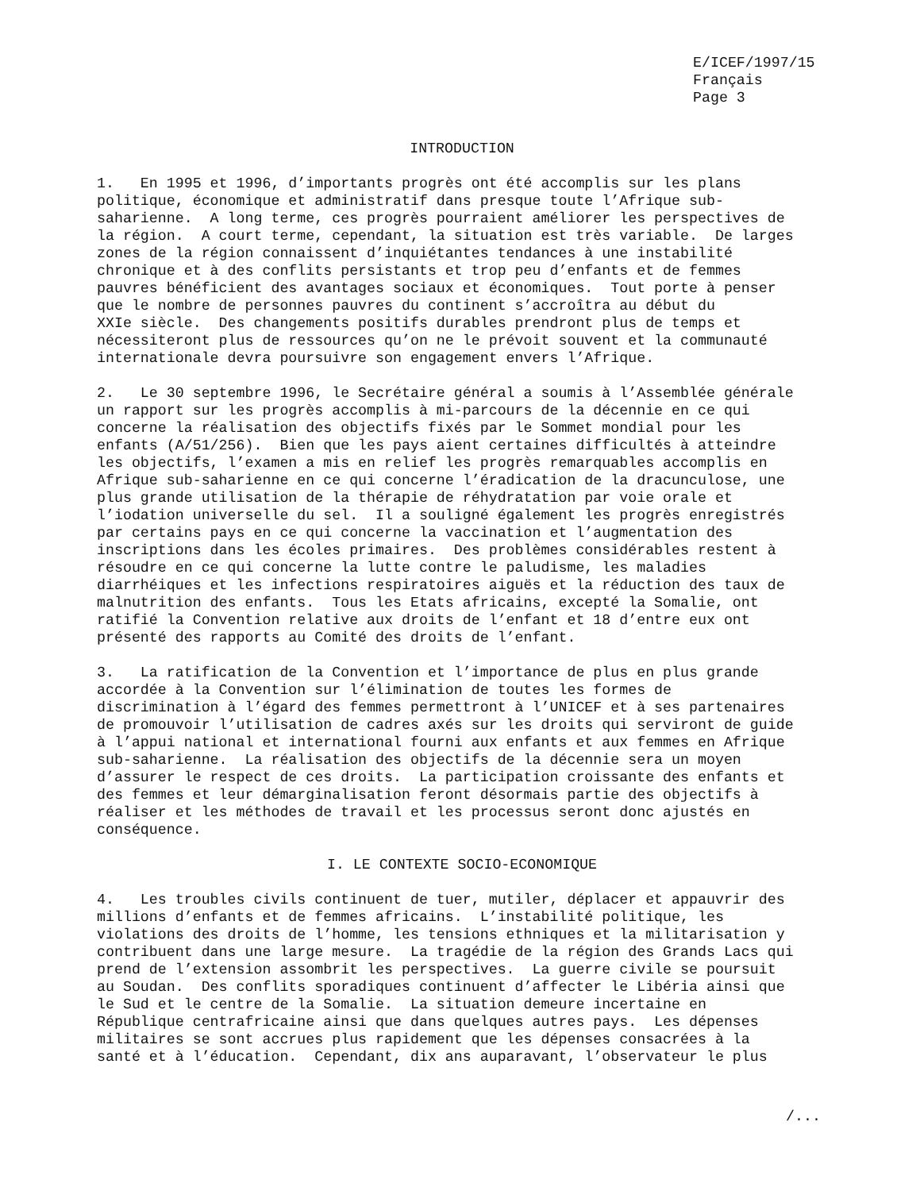E/ICEF/1997/15 Français Page 3
INTRODUCTION
1. En 1995 et 1996, d’importants progrès ont été accomplis sur les plans politique, économique et administratif dans presque toute l’Afrique sub- saharienne. A long terme, ces progrès pourraient améliorer les perspectives de la région. A court terme, cependant, la situation est très variable. De larges zones de la région connaissent d’inquiétantes tendances à une instabilité chronique et à des conflits persistants et trop peu d’enfants et de femmes pauvres bénéficient des avantages sociaux et économiques. Tout porte à penser que le nombre de personnes pauvres du continent s’accroîtra au début du XXIe siècle. Des changements positifs durables prendront plus de temps et nécessiteront plus de ressources qu’on ne le prévoit souvent et la communauté internationale devra poursuivre son engagement envers l’Afrique.
2. Le 30 septembre 1996, le Secrétaire général a soumis à l’Assemblée générale un rapport sur les progrès accomplis à mi-parcours de la décennie en ce qui concerne la réalisation des objectifs fixés par le Sommet mondial pour les enfants (A/51/256). Bien que les pays aient certaines difficultés à atteindre les objectifs, l’examen a mis en relief les progrès remarquables accomplis en Afrique sub-saharienne en ce qui concerne l’éradication de la dracunculose, une plus grande utilisation de la thérapie de réhydratation par voie orale et l’iodation universelle du sel. Il a souligné également les progrès enregistrés par certains pays en ce qui concerne la vaccination et l’augmentation des inscriptions dans les écoles primaires. Des problèmes considérables restent à résoudre en ce qui concerne la lutte contre le paludisme, les maladies diarrhéiques et les infections respiratoires aiguës et la réduction des taux de malnutrition des enfants. Tous les Etats africains, excepté la Somalie, ont ratifié la Convention relative aux droits de l’enfant et 18 d’entre eux ont présenté des rapports au Comité des droits de l’enfant.
3. La ratification de la Convention et l’importance de plus en plus grande accordée à la Convention sur l’élimination de toutes les formes de discrimination à l’égard des femmes permettront à l’UNICEF et à ses partenaires de promouvoir l’utilisation de cadres axés sur les droits qui serviront de guide à l’appui national et international fourni aux enfants et aux femmes en Afrique sub-saharienne. La réalisation des objectifs de la décennie sera un moyen d’assurer le respect de ces droits. La participation croissante des enfants et des femmes et leur démarginalisation feront désormais partie des objectifs à réaliser et les méthodes de travail et les processus seront donc ajustés en conséquence.
I. LE CONTEXTE SOCIO-ECONOMIQUE
4. Les troubles civils continuent de tuer, mutiler, déplacer et appauvrir des millions d’enfants et de femmes africains. L’instabilité politique, les violations des droits de l’homme, les tensions ethniques et la militarisation y contribuent dans une large mesure. La tragédie de la région des Grands Lacs qui prend de l’extension assombrit les perspectives. La guerre civile se poursuit au Soudan. Des conflits sporadiques continuent d’affecter le Libéria ainsi que le Sud et le centre de la Somalie. La situation demeure incertaine en République centrafricaine ainsi que dans quelques autres pays. Les dépenses militaires se sont accrues plus rapidement que les dépenses consacrées à la santé et à l’éducation. Cependant, dix ans auparavant, l’observateur le plus
/...